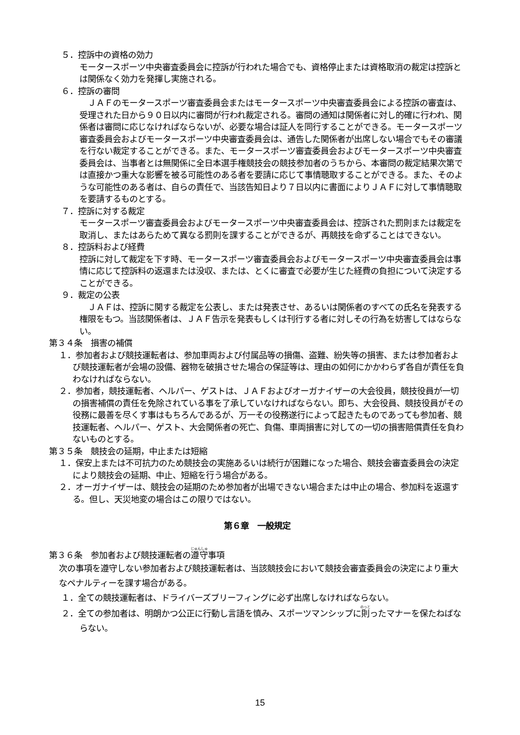５．控訴中の資格の効力
モータースポーツ中央審査委員会に控訴が行われた場合でも、資格停止または資格取消の裁定は控訴とは関係なく効力を発揮し実施される。
６．控訴の審問
　ＪＡＦのモータースポーツ審査委員会またはモータースポーツ中央審査委員会による控訴の審査は、受理された日から９０日以内に審問が行われ裁定される。審問の通知は関係者に対し的確に行われ、関係者は審問に応じなければならないが、必要な場合は証人を同行することができる。モータースポーツ審査委員会およびモータースポーツ中央審査委員会は、通告した関係者が出席しない場合でもその審議を行ない裁定することができる。また、モータースポーツ審査委員会およびモータースポーツ中央審査委員会は、当事者とは無関係に全日本選手権競技会の競技参加者のうちから、本審問の裁定結果次第では直接かつ重大な影響を被る可能性のある者を要請に応じて事情聴取することができる。また、そのような可能性のある者は、自らの責任で、当該告知日より７日以内に書面によりＪＡＦに対して事情聴取を要請するものとする。
７．控訴に対する裁定
モータースポーツ審査委員会およびモータースポーツ中央審査委員会は、控訴された罰則または裁定を取消し、またはあらためて異なる罰則を課することができるが、再競技を命ずることはできない。
８．控訴料および経費
控訴に対して裁定を下す時、モータースポーツ審査委員会およびモータースポーツ中央審査委員会は事情に応じて控訴料の返還または没収、または、とくに審査で必要が生じた経費の負担について決定することができる。
９．裁定の公表
　ＪＡＦは、控訴に関する裁定を公表し、または発表させ、あるいは関係者のすべての氏名を発表する権限をもつ。当該関係者は、ＪＡＦ告示を発表もしくは刊行する者に対しその行為を妨害してはならない。
第３４条　損害の補償
１．参加者および競技運転者は、参加車両および付属品等の損傷、盗難、紛失等の損害、または参加者および競技運転者が会場の設備、器物を破損させた場合の保証等は、理由の如何にかかわらず各自が責任を負わなければならない。
２．参加者，競技運転者、ヘルパー、ゲストは、ＪＡＦおよびオーガナイザーの大会役員，競技役員が一切の損害補償の責任を免除されている事を了承していなければならない。即ち、大会役員、競技役員がその役務に最善を尽くす事はもちろんであるが、万一その役務遂行によって起きたものであっても参加者、競技運転者、ヘルパー、ゲスト、大会関係者の死亡、負傷、車両損害に対しての一切の損害賠償責任を負わないものとする。
第３５条　競技会の延期，中止または短縮
１．保安上または不可抗力のため競技会の実施あるいは続行が困難になった場合、競技会審査委員会の決定により競技会の延期、中止、短縮を行う場合がある。
２．オーガナイザーは、競技会の延期のため参加者が出場できない場合または中止の場合、参加料を返還する。但し、天災地変の場合はこの限りではない。
第６章　一般規定
第３６条　参加者および競技運転者の遵守事項
次の事項を遵守しない参加者および競技運転者は、当該競技会において競技会審査委員会の決定により重大なペナルティーを課す場合がある。
１．全ての競技運転者は、ドライバーズブリーフィングに必ず出席しなければならない。
２．全ての参加者は、明朗かつ公正に行動し言語を慎み、スポーツマンシップに則ったマナーを保たねばならない。
15